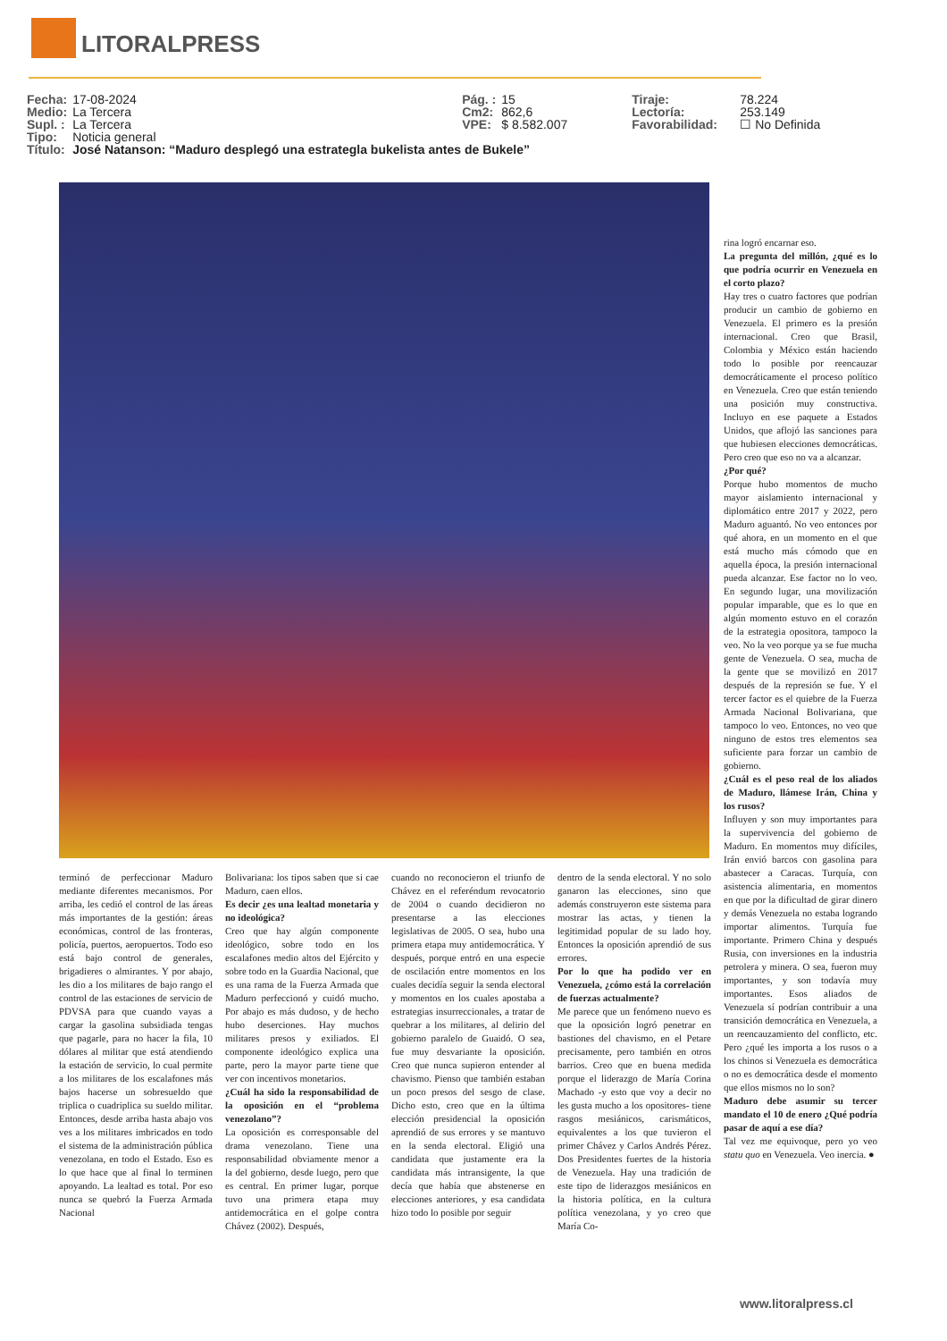LITORALPRESS
| Fecha: | 17-08-2024 | Pág. : | 15 | Tiraje: | 78.224 |
| Medio: | La Tercera | Cm2: | 862,6 | Lectoría: | 253.149 |
| Supl. : | La Tercera | VPE: | $ 8.582.007 | Favorabilidad: | ☐ No Definida |
| Tipo: | Noticia general | | | | |
| Título: | José Natanson: “Maduro desplegó una estrategla bukelista antes de Bukele” | | | | |
terminó de perfeccionar Maduro mediante diferentes mecanismos. Por arriba, les cedió el control de las áreas más importantes de la gestión: áreas económicas, control de las fronteras, policía, puertos, aeropuertos. Todo eso está bajo control de generales, brigadieres o almirantes. Y por abajo, les dio a los militares de bajo rango el control de las estaciones de servicio de PDVSA para que cuando vayas a cargar la gasolina subsidiada tengas que pagarle, para no hacer la fila, 10 dólares al militar que está atendiendo la estación de servicio, lo cual permite a los militares de los escalafones más bajos hacerse un sobresueldo que triplica o cuadriplica su sueldo militar. Entonces, desde arriba hasta abajo vos ves a los militares imbricados en todo el sistema de la administración pública venezolana, en todo el Estado. Eso es lo que hace que al final lo terminen apoyando. La lealtad es total. Por eso nunca se quebró la Fuerza Armada Nacional
Bolivariana: los tipos saben que si cae Maduro, caen ellos.
Es decir ¿es una lealtad monetaria y no ideológica?
Creo que hay algún componente ideológico, sobre todo en los escalafones medio altos del Ejército y sobre todo en la Guardia Nacional, que es una rama de la Fuerza Armada que Maduro perfeccionó y cuidó mucho. Por abajo es más dudoso, y de hecho hubo deserciones. Hay muchos militares presos y exiliados. El componente ideológico explica una parte, pero la mayor parte tiene que ver con incentivos monetarios.
¿Cuál ha sido la responsabilidad de la oposición en el “problema venezolano”?
La oposición es corresponsable del drama venezolano. Tiene una responsabilidad obviamente menor a la del gobierno, desde luego, pero que es central. En primer lugar, porque tuvo una primera etapa muy antidemocrática en el golpe contra Chávez (2002). Después,
cuando no reconocieron el triunfo de Chávez en el referéndum revocatorio de 2004 o cuando decidieron no presentarse a las elecciones legislativas de 2005. O sea, hubo una primera etapa muy antidemocrática. Y después, porque entró en una especie de oscilación entre momentos en los cuales decidía seguir la senda electoral y momentos en los cuales apostaba a estrategias insurreccionales, a tratar de quebrar a los militares, al delirio del gobierno paralelo de Guaidó. O sea, fue muy desvariante la oposición. Creo que nunca supieron entender al chavismo. Pienso que también estaban un poco presos del sesgo de clase. Dicho esto, creo que en la última elección presidencial la oposición aprendió de sus errores y se mantuvo en la senda electoral. Eligió una candidata que justamente era la candidata más intransigente, la que decía que había que abstenerse en elecciones anteriores, y esa candidata hizo todo lo posible por seguir
dentro de la senda electoral. Y no solo ganaron las elecciones, sino que además construyeron este sistema para mostrar las actas, y tienen la legitimidad popular de su lado hoy. Entonces la oposición aprendió de sus errores.
Por lo que ha podido ver en Venezuela, ¿cómo está la correlación de fuerzas actualmente?
Me parece que un fenómeno nuevo es que la oposición logró penetrar en bastiones del chavismo, en el Petare precisamente, pero también en otros barrios. Creo que en buena medida porque el liderazgo de María Corina Machado -y esto que voy a decir no les gusta mucho a los opositores- tiene rasgos mesiánicos, carismáticos, equivalentes a los que tuvieron el primer Chávez y Carlos Andrés Pérez. Dos Presidentes fuertes de la historia de Venezuela. Hay una tradición de este tipo de liderazgos mesiánicos en la historia política, en la cultura política venezolana, y yo creo que María Co-
rina logró encarnar eso.
La pregunta del millón, ¿qué es lo que podría ocurrir en Venezuela en el corto plazo?
Hay tres o cuatro factores que podrían producir un cambio de gobierno en Venezuela. El primero es la presión internacional. Creo que Brasil, Colombia y México están haciendo todo lo posible por reencauzar democráticamente el proceso político en Venezuela. Creo que están teniendo una posición muy constructiva. Incluyo en ese paquete a Estados Unidos, que aflojó las sanciones para que hubiesen elecciones democráticas. Pero creo que eso no va a alcanzar.
¿Por qué?
Porque hubo momentos de mucho mayor aislamiento internacional y diplomático entre 2017 y 2022, pero Maduro aguantó. No veo entonces por qué ahora, en un momento en el que está mucho más cómodo que en aquella época, la presión internacional pueda alcanzar. Ese factor no lo veo. En segundo lugar, una movilización popular imparable, que es lo que en algún momento estuvo en el corazón de la estrategia opositora, tampoco la veo. No la veo porque ya se fue mucha gente de Venezuela. O sea, mucha de la gente que se movilizó en 2017 después de la represión se fue. Y el tercer factor es el quiebre de la Fuerza Armada Nacional Bolivariana, que tampoco lo veo. Entonces, no veo que ninguno de estos tres elementos sea suficiente para forzar un cambio de gobierno.
¿Cuál es el peso real de los aliados de Maduro, llámese Irán, China y los rusos?
Influyen y son muy importantes para la supervivencia del gobierno de Maduro. En momentos muy difíciles, Irán envió barcos con gasolina para abastecer a Caracas. Turquía, con asistencia alimentaria, en momentos en que por la dificultad de girar dinero y demás Venezuela no estaba logrando importar alimentos. Turquía fue importante. Primero China y después Rusia, con inversiones en la industria petrolera y minera. O sea, fueron muy importantes, y son todavía muy importantes. Esos aliados de Venezuela sí podrían contribuir a una transición democrática en Venezuela, a un reencauzamiento del conflicto, etc. Pero ¿qué les importa a los rusos o a los chinos si Venezuela es democrática o no es democrática desde el momento que ellos mismos no lo son?
Maduro debe asumir su tercer mandato el 10 de enero ¿Qué podría pasar de aquí a ese día?
Tal vez me equivoque, pero yo veo statu quo en Venezuela. Veo inercia. ●
www.litoralpress.cl